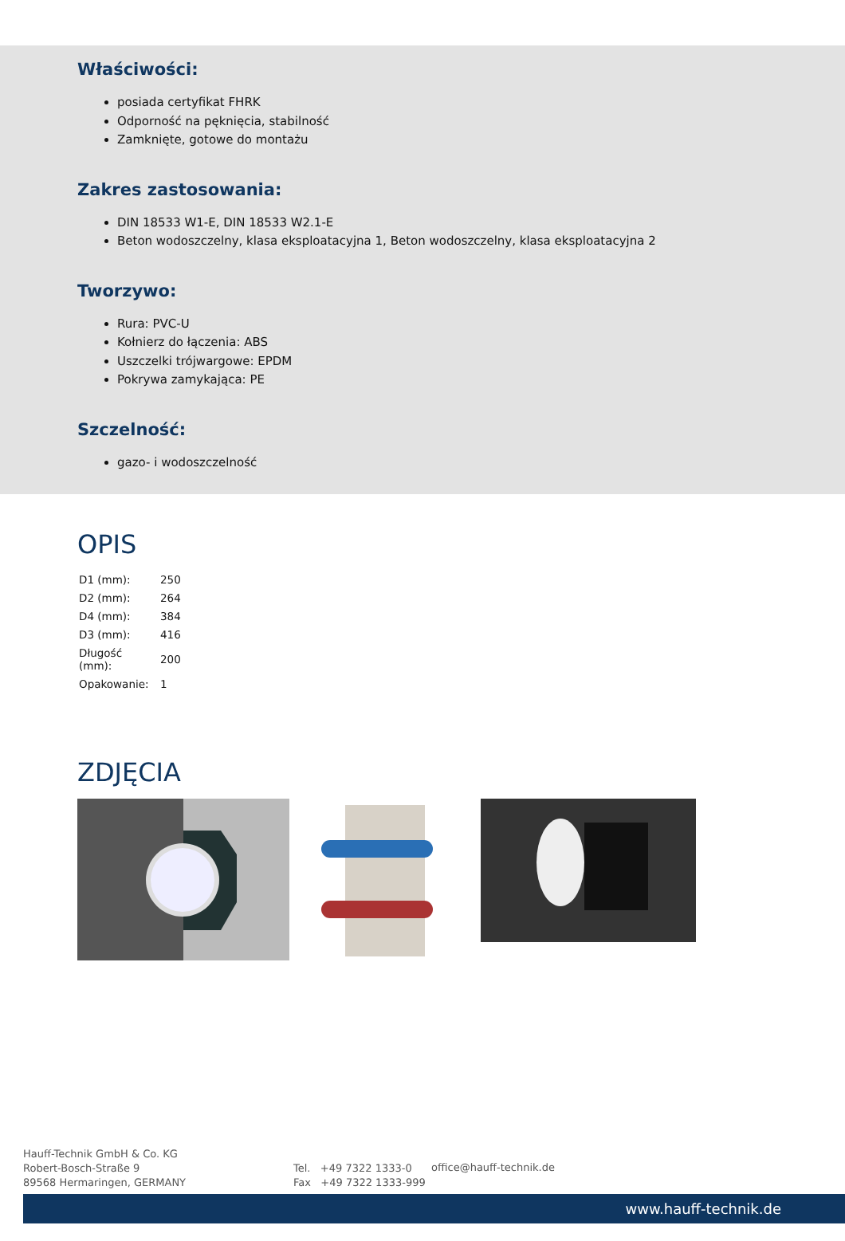Właściwości:
posiada certyfikat FHRK
Odporność na pęknięcia, stabilność
Zamknięte, gotowe do montażu
Zakres zastosowania:
DIN 18533 W1-E, DIN 18533 W2.1-E
Beton wodoszczelny, klasa eksploatacyjna 1, Beton wodoszczelny, klasa eksploatacyjna 2
Tworzywo:
Rura: PVC-U
Kołnierz do łączenia: ABS
Uszczelki trójwargowe: EPDM
Pokrywa zamykająca: PE
Szczelność:
gazo- i wodoszczelność
OPIS
| D1 (mm): | 250 |
| D2 (mm): | 264 |
| D4 (mm): | 384 |
| D3 (mm): | 416 |
| Długość (mm): | 200 |
| Opakowanie: | 1 |
ZDJĘCIA
Hauff-Technik GmbH & Co. KG
Robert-Bosch-Straße 9
89568 Hermaringen, GERMANY
Tel. +49 7322 1333-0
Fax +49 7322 1333-999
office@hauff-technik.de
www.hauff-technik.de